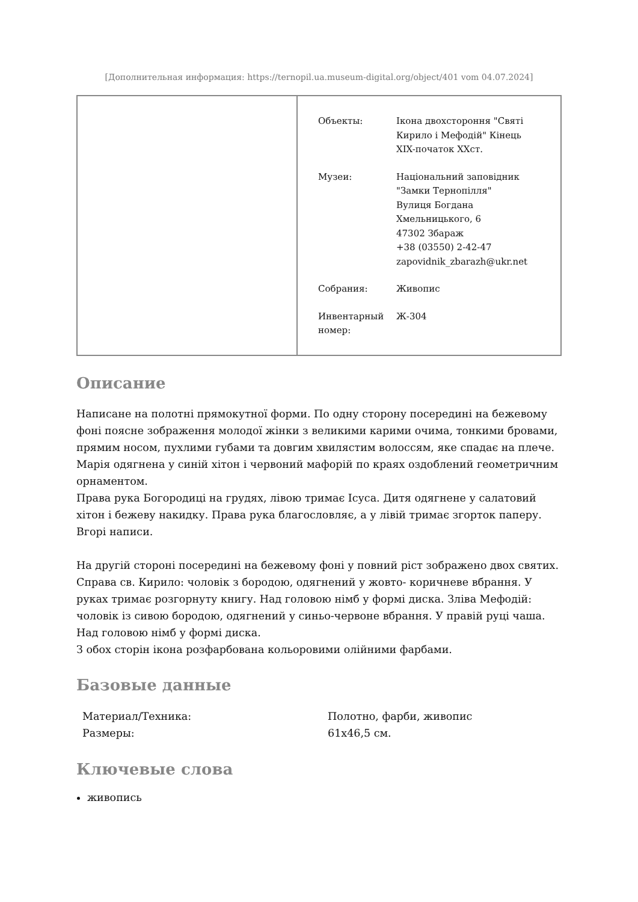[Дополнительная информация: https://ternopil.ua.museum-digital.org/object/401 vom 04.07.2024]
| Объекты: | Ікона двохстороння "Святі Кирило і Мефодій" Кінець XIX-початок XXст. |
| Музеи: | Національний заповідник "Замки Тернопілля" Вулиця Богдана Хмельницького, 6 47302 Збараж +38 (03550) 2-42-47 zapovidnik_zbarazh@ukr.net |
| Собрания: | Живопис |
| Инвентарный номер: | Ж-304 |
Описание
Написане на полотні прямокутної форми. По одну сторону посередині на бежевому фоні поясне зображення молодої жінки з великими карими очима, тонкими бровами, прямим носом, пухлими губами та довгим хвилястим волоссям, яке спадає на плече. Марія одягнена у синій хітон і червоний мафорій по краях оздоблений геометричним орнаментом.
Права рука Богородиці на грудях, лівою тримає Ісуса. Дитя одягнене у салатовий хітон і бежеву накидку. Права рука благословляє, а у лівій тримає згорток паперу. Вгорі написи.
На другій стороні посередині на бежевому фоні у повний ріст зображено двох святих. Справа св. Кирило: чоловік з бородою, одягнений у жовто- коричневе вбрання. У руках тримає розгорнуту книгу. Над головою німб у формі диска. Зліва Мефодій: чоловік із сивою бородою, одягнений у синьо-червоне вбрання. У правій руці чаша. Над головою німб у формі диска.
З обох сторін ікона розфарбована кольоровими олійними фарбами.
Базовые данные
| Материал/Техника: | Полотно, фарби, живопис |
| Размеры: | 61x46,5 см. |
Ключевые слова
живопись